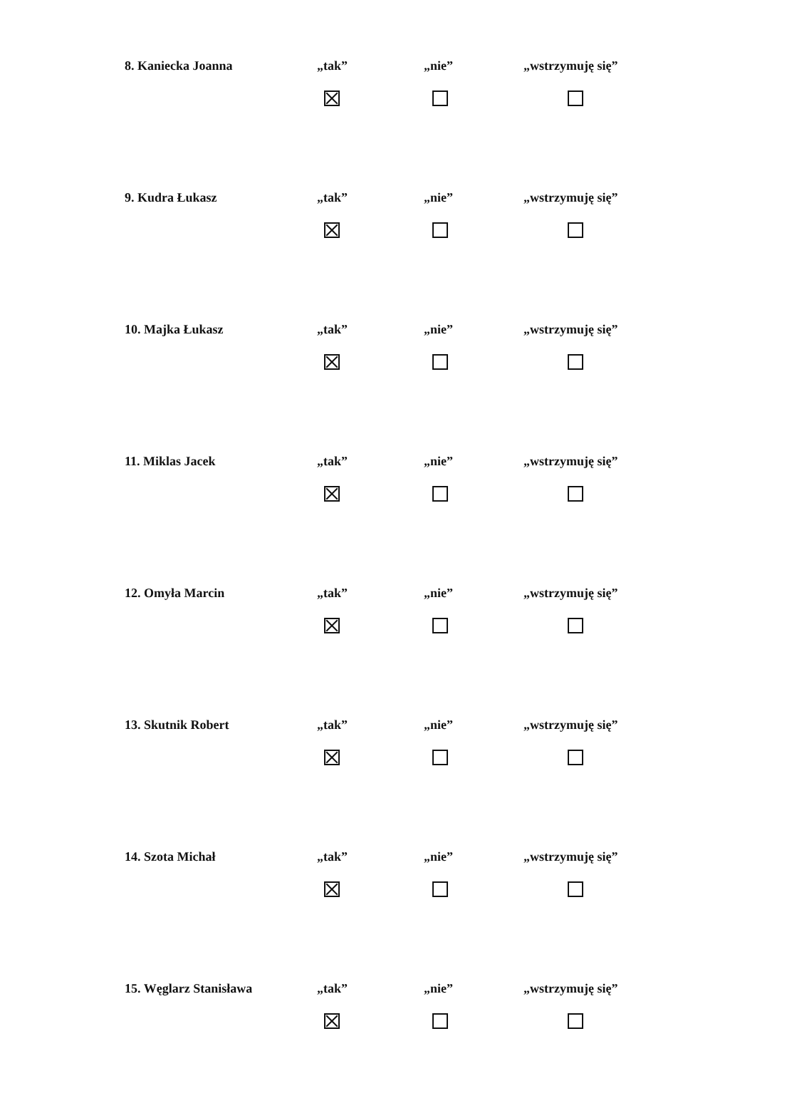8. Kaniecka Joanna „tak” „nie” „wstrzymuję się”
9. Kudra Łukasz „tak” „nie” „wstrzymuję się”
10. Majka Łukasz „tak” „nie” „wstrzymuję się”
11. Miklas Jacek „tak” „nie” „wstrzymuję się”
12. Omyła Marcin „tak” „nie” „wstrzymuję się”
13. Skutnik Robert „tak” „nie” „wstrzymuję się”
14. Szota Michał „tak” „nie” „wstrzymuję się”
15. Węglarz Stanisława „tak” „nie” „wstrzymuję się”